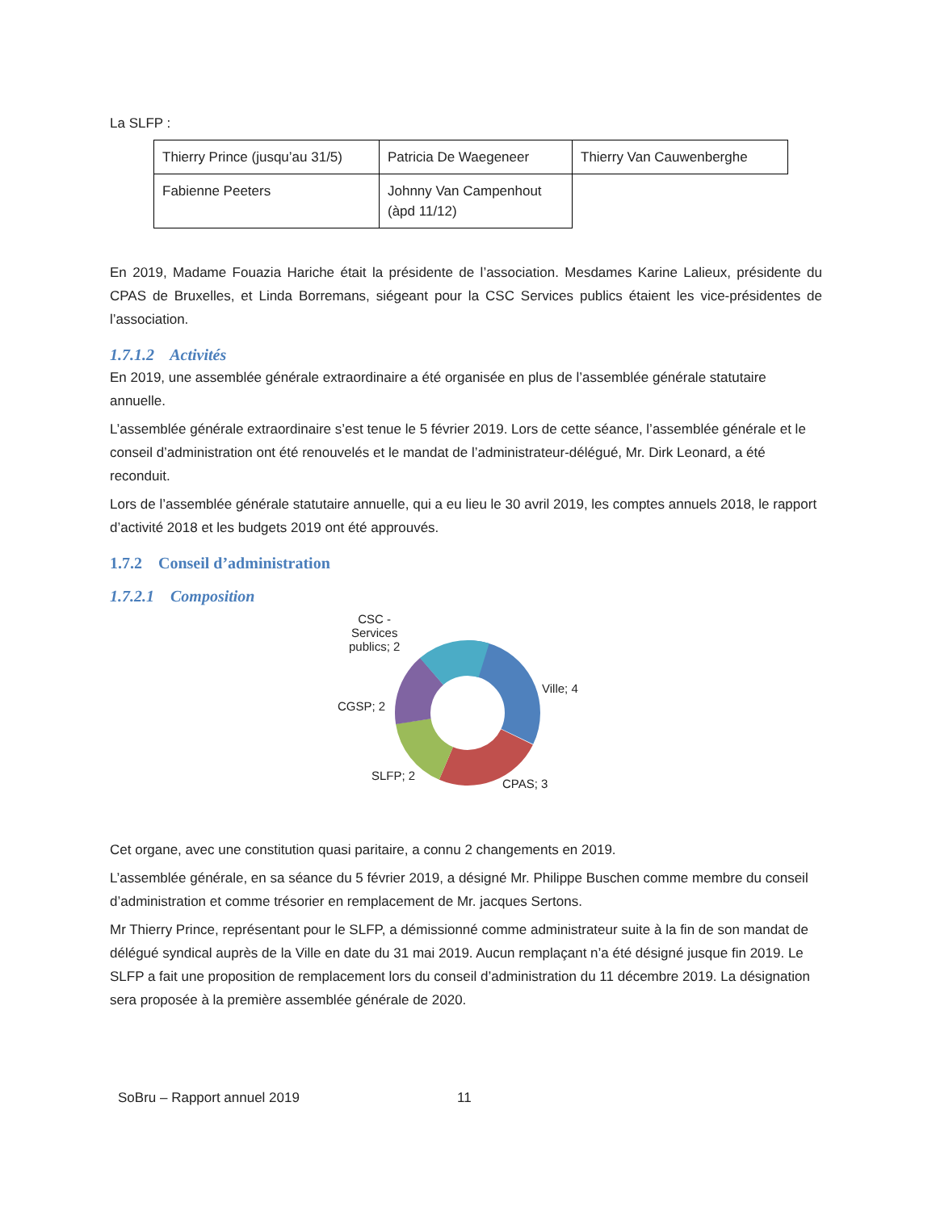La SLFP :
| Thierry Prince (jusqu’au 31/5) | Patricia De Waegeneer | Thierry Van Cauwenberghe |
| Fabienne Peeters | Johnny Van Campenhout (àpd 11/12) | |
En 2019, Madame Fouazia Hariche était la présidente de l’association. Mesdames Karine Lalieux, présidente du CPAS de Bruxelles, et Linda Borremans, siégeant pour la CSC Services publics étaient les vice-présidentes de l’association.
1.7.1.2 Activités
En 2019, une assemblée générale extraordinaire a été organisée en plus de l’assemblée générale statutaire annuelle.
L’assemblée générale extraordinaire s’est tenue le 5 février 2019. Lors de cette séance, l’assemblée générale et le conseil d’administration ont été renouvelés et le mandat de l’administrateur-délégué, Mr. Dirk Leonard, a été reconduit.
Lors de l’assemblée générale statutaire annuelle, qui a eu lieu le 30 avril 2019, les comptes annuels 2018, le rapport d’activité 2018 et les budgets 2019 ont été approuvés.
1.7.2 Conseil d’administration
1.7.2.1 Composition
CSC -
Services
publics; 2
Ville; 4
CGSP; 2
SLFP; 2
CPAS; 3
Cet organe, avec une constitution quasi paritaire, a connu 2 changements en 2019.
L’assemblée générale, en sa séance du 5 février 2019, a désigné Mr. Philippe Buschen comme membre du conseil d’administration et comme trésorier en remplacement de Mr. jacques Sertons.
Mr Thierry Prince, représentant pour le SLFP, a démissionné comme administrateur suite à la fin de son mandat de délégué syndical auprès de la Ville en date du 31 mai 2019. Aucun remplaçant n’a été désigné jusque fin 2019. Le SLFP a fait une proposition de remplacement lors du conseil d’administration du 11 décembre 2019. La désignation sera proposée à la première assemblée générale de 2020.
SoBru – Rapport annuel 2019 11